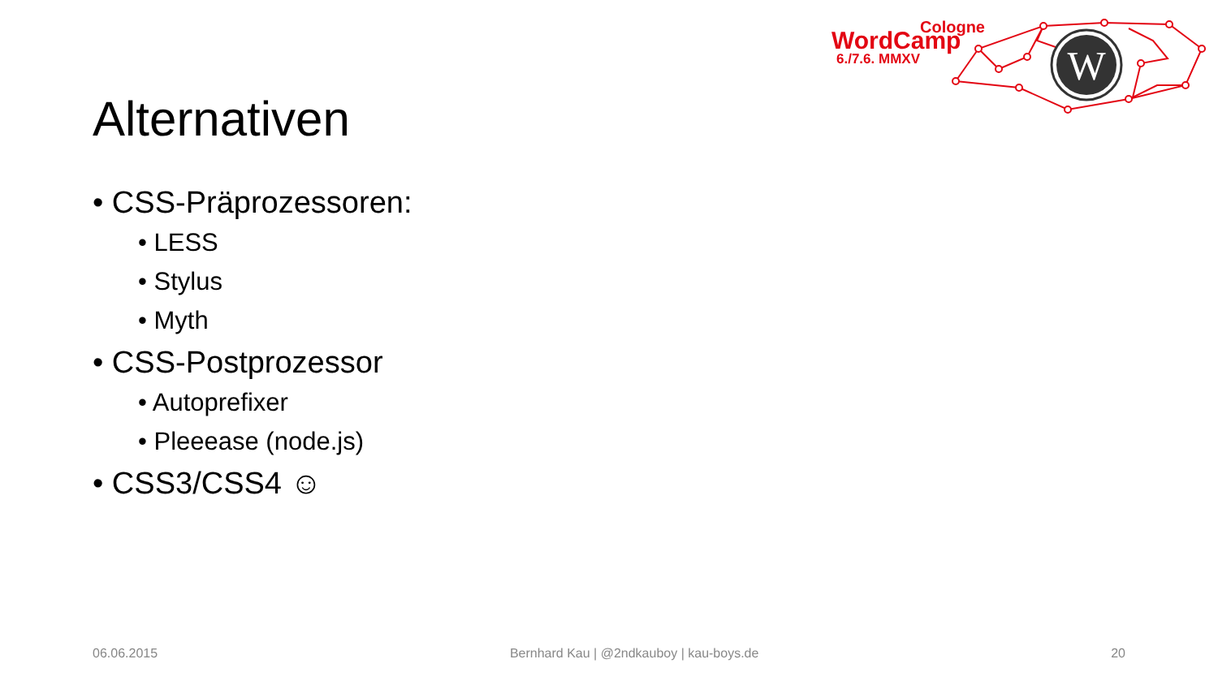Cologne
WordCamp
6./7.6. MMXV
W
Alternativen
• CSS-Präprozessoren:
• LESS
• Stylus
• Myth
• CSS-Postprozessor
• Autoprefixer
• Pleeease (node.js)
• CSS3/CSS4 ☺
06.06.2015 Bernhard Kau | @2ndkauboy | kau-boys.de 20